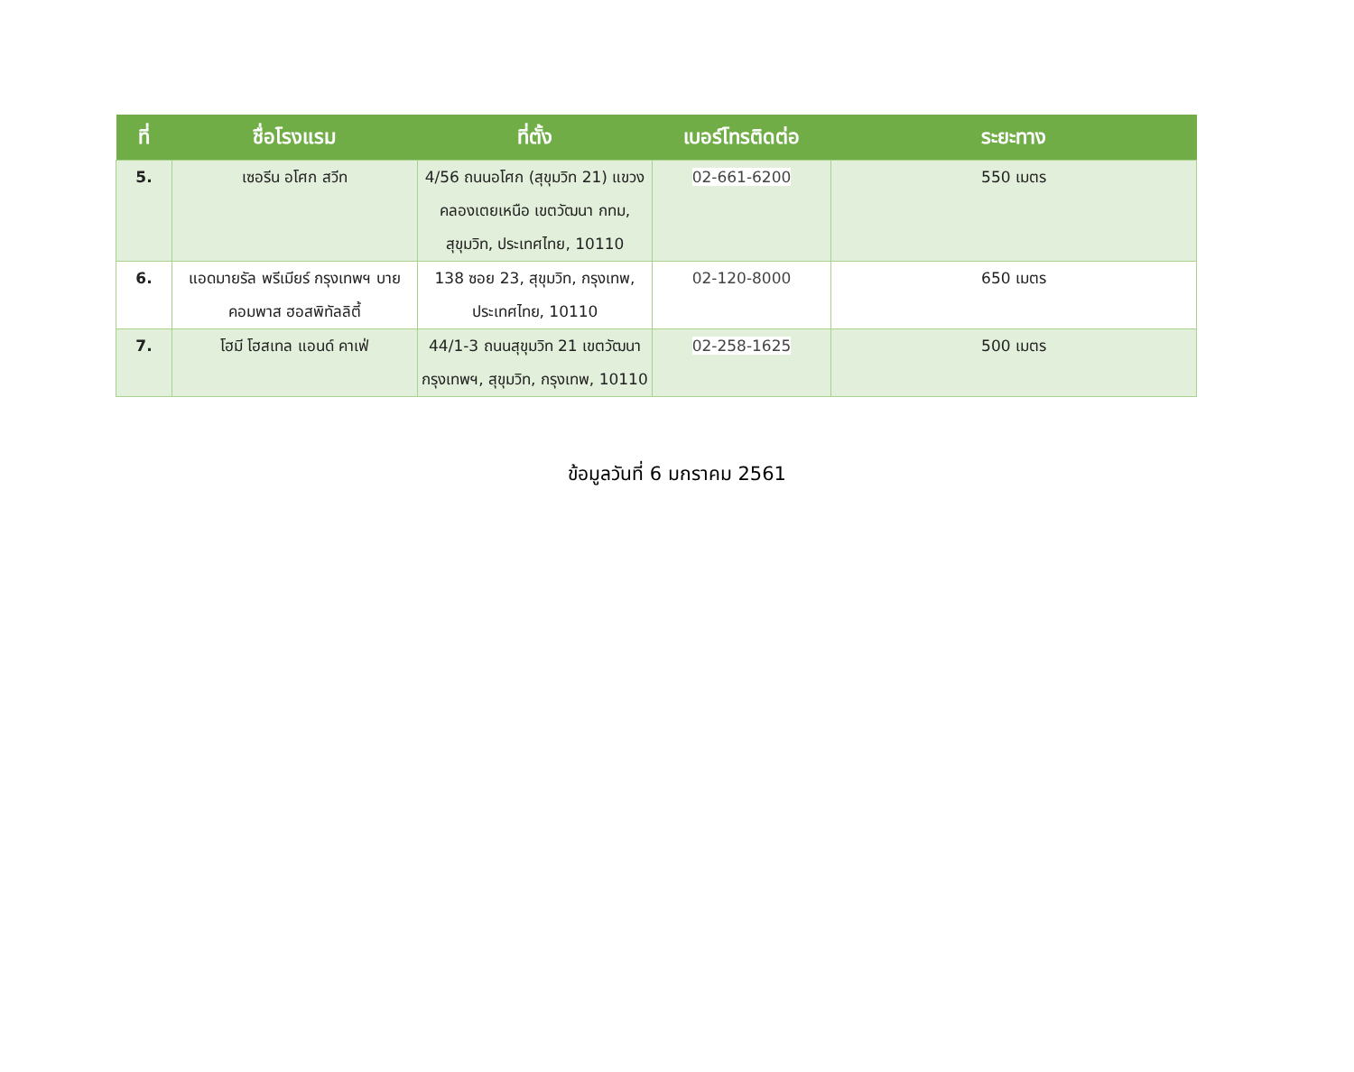| ที่ | ชื่อโรงแรม | ที่ตั้ง | เบอร์โทรติดต่อ | ระยะทาง |
| --- | --- | --- | --- | --- |
| 5. | เซอรีน อโศก สวีท | 4/56 ถนนอโศก (สุขุมวิท 21) แขวงคลองเตยเหนือ เขตวัฒนา กทม, สุขุมวิท, ประเทศไทย, 10110 | 02-661-6200 | 550 เมตร |
| 6. | แอดมายรัล พรีเมียร์ กรุงเทพฯ บาย คอมพาส ฮอสพิทัลลิตี้ | 138 ซอย 23, สุขุมวิท, กรุงเทพ, ประเทศไทย, 10110 | 02-120-8000 | 650 เมตร |
| 7. | โฮมี โฮสเทล แอนด์ คาเฟ่ | 44/1-3 ถนนสุขุมวิท 21 เขตวัฒนา กรุงเทพฯ, สุขุมวิท, กรุงเทพ, 10110 | 02-258-1625 | 500 เมตร |
ข้อมูลวันที่ 6 มกราคม 2561